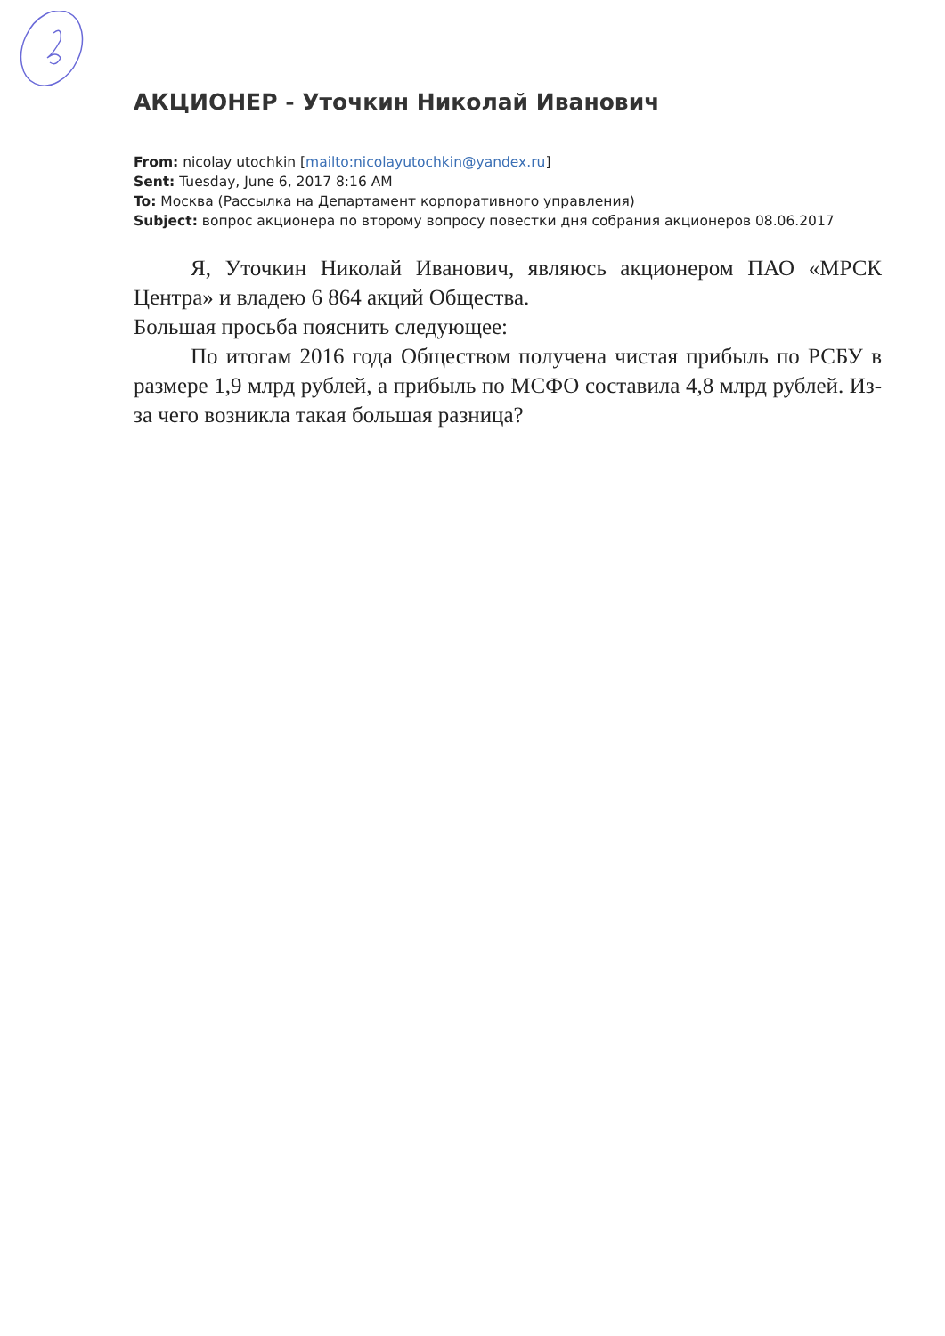АКЦИОНЕР - Уточкин Николай Иванович
From: nicolay utochkin [mailto:nicolayutochkin@yandex.ru]
Sent: Tuesday, June 6, 2017 8:16 AM
To: Москва (Рассылка на Департамент корпоративного управления)
Subject: вопрос акционера по второму вопросу повестки дня собрания акционеров 08.06.2017
Я, Уточкин Николай Иванович, являюсь акционером ПАО «МРСК Центра» и владею 6 864 акций Общества.
Большая просьба пояснить следующее:
По итогам 2016 года Обществом получена чистая прибыль по РСБУ в размере 1,9 млрд рублей, а прибыль по МСФО составила 4,8 млрд рублей. Из-за чего возникла такая большая разница?